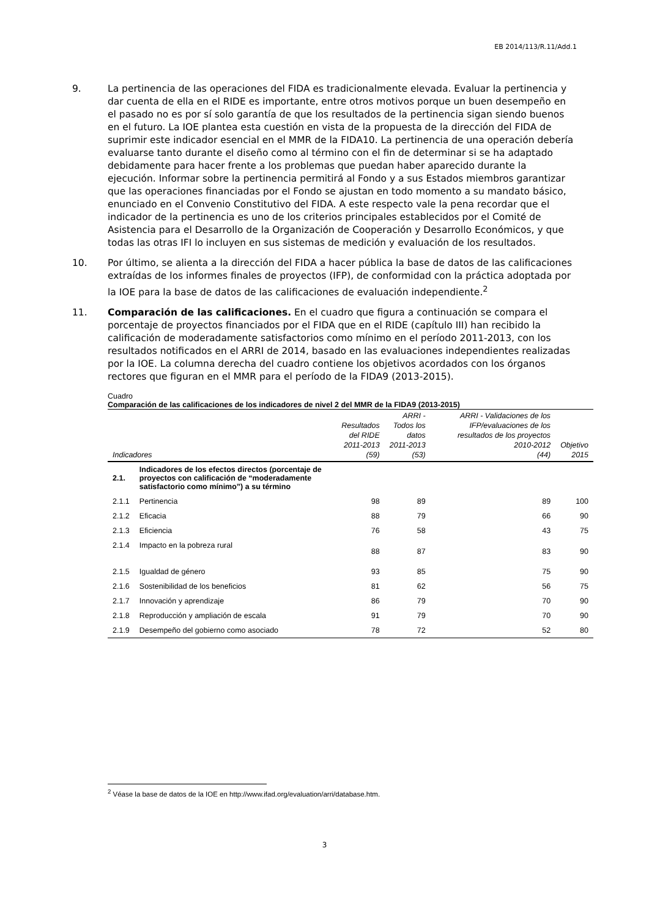EB 2014/113/R.11/Add.1
9. La pertinencia de las operaciones del FIDA es tradicionalmente elevada. Evaluar la pertinencia y dar cuenta de ella en el RIDE es importante, entre otros motivos porque un buen desempeño en el pasado no es por sí solo garantía de que los resultados de la pertinencia sigan siendo buenos en el futuro. La IOE plantea esta cuestión en vista de la propuesta de la dirección del FIDA de suprimir este indicador esencial en el MMR de la FIDA10. La pertinencia de una operación debería evaluarse tanto durante el diseño como al término con el fin de determinar si se ha adaptado debidamente para hacer frente a los problemas que puedan haber aparecido durante la ejecución. Informar sobre la pertinencia permitirá al Fondo y a sus Estados miembros garantizar que las operaciones financiadas por el Fondo se ajustan en todo momento a su mandato básico, enunciado en el Convenio Constitutivo del FIDA. A este respecto vale la pena recordar que el indicador de la pertinencia es uno de los criterios principales establecidos por el Comité de Asistencia para el Desarrollo de la Organización de Cooperación y Desarrollo Económicos, y que todas las otras IFI lo incluyen en sus sistemas de medición y evaluación de los resultados.
10. Por último, se alienta a la dirección del FIDA a hacer pública la base de datos de las calificaciones extraídas de los informes finales de proyectos (IFP), de conformidad con la práctica adoptada por la IOE para la base de datos de las calificaciones de evaluación independiente.<sup>2</sup>
11. Comparación de las calificaciones. En el cuadro que figura a continuación se compara el porcentaje de proyectos financiados por el FIDA que en el RIDE (capítulo III) han recibido la calificación de moderadamente satisfactorios como mínimo en el período 2011-2013, con los resultados notificados en el ARRI de 2014, basado en las evaluaciones independientes realizadas por la IOE. La columna derecha del cuadro contiene los objetivos acordados con los órganos rectores que figuran en el MMR para el período de la FIDA9 (2013-2015).
Cuadro
Comparación de las calificaciones de los indicadores de nivel 2 del MMR de la FIDA9 (2013-2015)
| Indicadores | | Resultados del RIDE 2011-2013 (59) | ARRI - Todos los datos 2011-2013 (53) | ARRI - Validaciones de los IFP/evaluaciones de los resultados de los proyectos 2010-2012 (44) | Objetivo 2015 |
| --- | --- | --- | --- | --- | --- |
| 2.1. | Indicadores de los efectos directos (porcentaje de proyectos con calificación de “moderadamente satisfactorio como mínimo”) a su término | | | | |
| 2.1.1 | Pertinencia | 98 | 89 | 89 | 100 |
| 2.1.2 | Eficacia | 88 | 79 | 66 | 90 |
| 2.1.3 | Eficiencia | 76 | 58 | 43 | 75 |
| 2.1.4 | Impacto en la pobreza rural | 88 | 87 | 83 | 90 |
| 2.1.5 | Igualdad de género | 93 | 85 | 75 | 90 |
| 2.1.6 | Sostenibilidad de los beneficios | 81 | 62 | 56 | 75 |
| 2.1.7 | Innovación y aprendizaje | 86 | 79 | 70 | 90 |
| 2.1.8 | Reproducción y ampliación de escala | 91 | 79 | 70 | 90 |
| 2.1.9 | Desempeño del gobierno como asociado | 78 | 72 | 52 | 80 |
<sup>2</sup> Véase la base de datos de la IOE en http://www.ifad.org/evaluation/arri/database.htm.
3